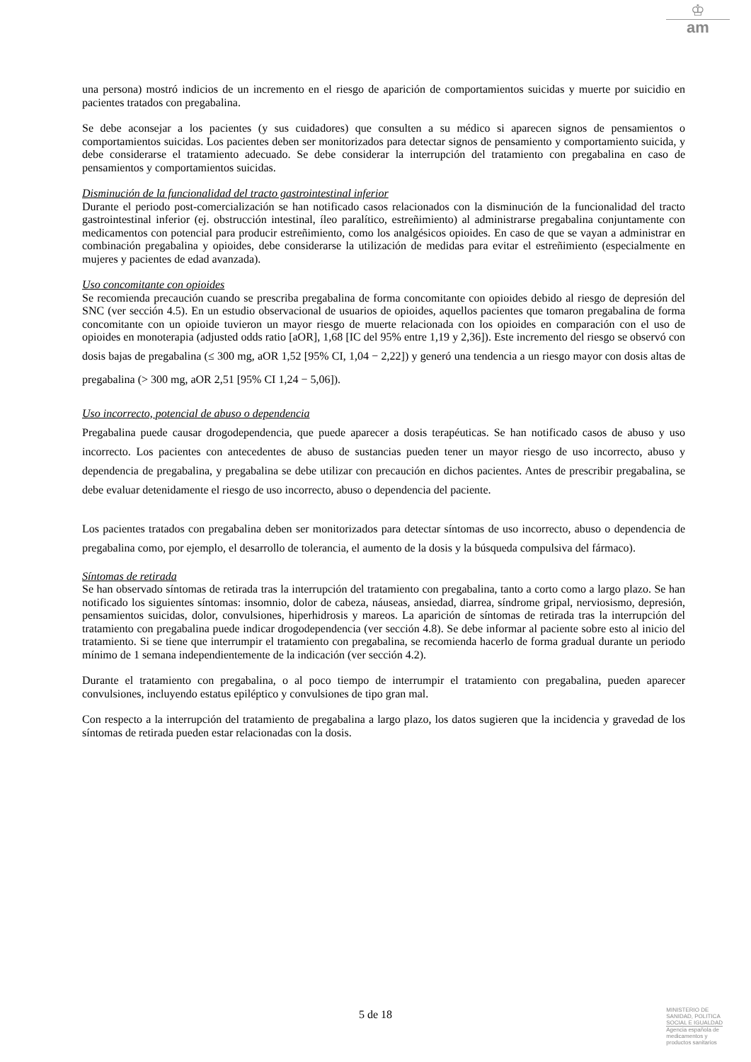♔
am
una persona) mostró indicios de un incremento en el riesgo de aparición de comportamientos suicidas y muerte por suicidio en pacientes tratados con pregabalina.
Se debe aconsejar a los pacientes (y sus cuidadores) que consulten a su médico si aparecen signos de pensamientos o comportamientos suicidas. Los pacientes deben ser monitorizados para detectar signos de pensamiento y comportamiento suicida, y debe considerarse el tratamiento adecuado. Se debe considerar la interrupción del tratamiento con pregabalina en caso de pensamientos y comportamientos suicidas.
Disminución de la funcionalidad del tracto gastrointestinal inferior
Durante el periodo post-comercialización se han notificado casos relacionados con la disminución de la funcionalidad del tracto gastrointestinal inferior (ej. obstrucción intestinal, íleo paralítico, estreñimiento) al administrarse pregabalina conjuntamente con medicamentos con potencial para producir estreñimiento, como los analgésicos opioides. En caso de que se vayan a administrar en combinación pregabalina y opioides, debe considerarse la utilización de medidas para evitar el estreñimiento (especialmente en mujeres y pacientes de edad avanzada).
Uso concomitante con opioides
Se recomienda precaución cuando se prescriba pregabalina de forma concomitante con opioides debido al riesgo de depresión del SNC (ver sección 4.5). En un estudio observacional de usuarios de opioides, aquellos pacientes que tomaron pregabalina de forma concomitante con un opioide tuvieron un mayor riesgo de muerte relacionada con los opioides en comparación con el uso de opioides en monoterapia (adjusted odds ratio [aOR], 1,68 [IC del 95% entre 1,19 y 2,36]). Este incremento del riesgo se observó con dosis bajas de pregabalina (≤ 300 mg, aOR 1,52 [95% CI, 1,04 − 2,22]) y generó una tendencia a un riesgo mayor con dosis altas de pregabalina (> 300 mg, aOR 2,51 [95% CI 1,24 − 5,06]).
Uso incorrecto, potencial de abuso o dependencia
Pregabalina puede causar drogodependencia, que puede aparecer a dosis terapéuticas. Se han notificado casos de abuso y uso incorrecto. Los pacientes con antecedentes de abuso de sustancias pueden tener un mayor riesgo de uso incorrecto, abuso y dependencia de pregabalina, y pregabalina se debe utilizar con precaución en dichos pacientes. Antes de prescribir pregabalina, se debe evaluar detenidamente el riesgo de uso incorrecto, abuso o dependencia del paciente.
Los pacientes tratados con pregabalina deben ser monitorizados para detectar síntomas de uso incorrecto, abuso o dependencia de pregabalina como, por ejemplo, el desarrollo de tolerancia, el aumento de la dosis y la búsqueda compulsiva del fármaco).
Síntomas de retirada
Se han observado síntomas de retirada tras la interrupción del tratamiento con pregabalina, tanto a corto como a largo plazo. Se han notificado los siguientes síntomas: insomnio, dolor de cabeza, náuseas, ansiedad, diarrea, síndrome gripal, nerviosismo, depresión, pensamientos suicidas, dolor, convulsiones, hiperhidrosis y mareos. La aparición de síntomas de retirada tras la interrupción del tratamiento con pregabalina puede indicar drogodependencia (ver sección 4.8). Se debe informar al paciente sobre esto al inicio del tratamiento. Si se tiene que interrumpir el tratamiento con pregabalina, se recomienda hacerlo de forma gradual durante un periodo mínimo de 1 semana independientemente de la indicación (ver sección 4.2).
Durante el tratamiento con pregabalina, o al poco tiempo de interrumpir el tratamiento con pregabalina, pueden aparecer convulsiones, incluyendo estatus epiléptico y convulsiones de tipo gran mal.
Con respecto a la interrupción del tratamiento de pregabalina a largo plazo, los datos sugieren que la incidencia y gravedad de los síntomas de retirada pueden estar relacionadas con la dosis.
5 de 18
MINISTERIO DE
SANIDAD, POLITICA
SOCIAL E IGUALDAD
Agencia española de
medicamentos y
productos sanitarios